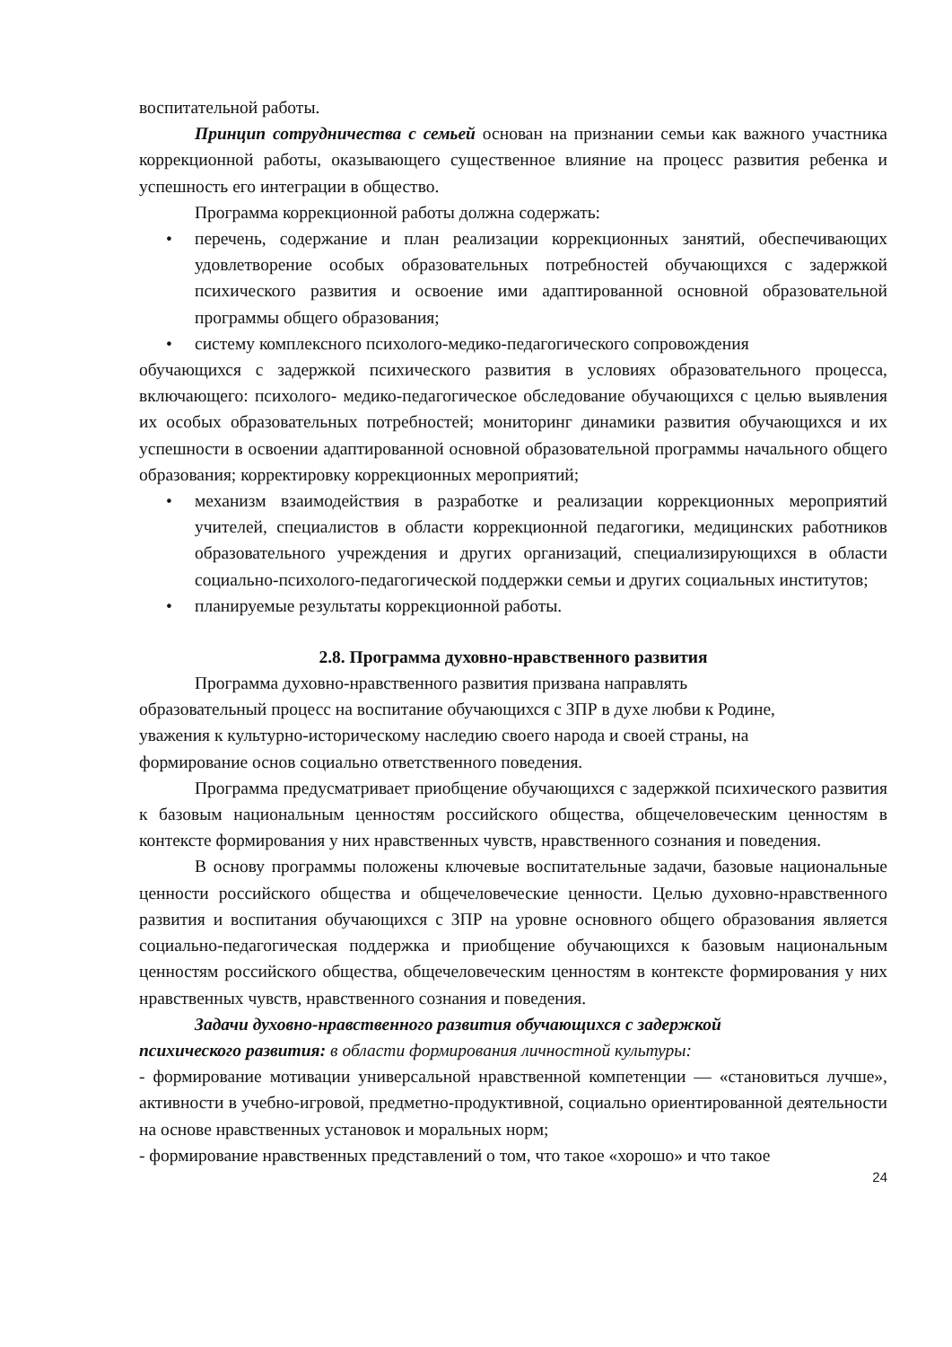воспитательной работы.
Принцип сотрудничества с семьей основан на признании семьи как важного участника коррекционной работы, оказывающего существенное влияние на процесс развития ребенка и успешность его интеграции в общество.
Программа коррекционной работы должна содержать:
• перечень, содержание и план реализации коррекционных занятий, обеспечивающих удовлетворение особых образовательных потребностей обучающихся с задержкой психического развития и освоение ими адаптированной основной образовательной программы общего образования;
• систему комплексного психолого-медико-педагогического сопровождения
обучающихся с задержкой психического развития в условиях образовательного процесса, включающего: психолого- медико-педагогическое обследование обучающихся с целью выявления их особых образовательных потребностей; мониторинг динамики развития обучающихся и их успешности в освоении адаптированной основной образовательной программы начального общего образования; корректировку коррекционных мероприятий;
• механизм взаимодействия в разработке и реализации коррекционных мероприятий учителей, специалистов в области коррекционной педагогики, медицинских работников образовательного учреждения и других организаций, специализирующихся в области социально-психолого-педагогической поддержки семьи и других социальных институтов;
• планируемые результаты коррекционной работы.
2.8. Программа духовно-нравственного развития
Программа духовно-нравственного развития призвана направлять
образовательный процесс на воспитание обучающихся с ЗПР в духе любви к Родине,
уважения к культурно-историческому наследию своего народа и своей страны, на
формирование основ социально ответственного поведения.
Программа предусматривает приобщение обучающихся с задержкой психического развития к базовым национальным ценностям российского общества, общечеловеческим ценностям в контексте формирования у них нравственных чувств, нравственного сознания и поведения.
В основу программы положены ключевые воспитательные задачи, базовые национальные ценности российского общества и общечеловеческие ценности. Целью духовно-нравственного развития и воспитания обучающихся с ЗПР на уровне основного общего образования является социально-педагогическая поддержка и приобщение обучающихся к базовым национальным ценностям российского общества, общечеловеческим ценностям в контексте формирования у них нравственных чувств, нравственного сознания и поведения.
Задачи духовно-нравственного развития обучающихся с задержкой
психического развития: в области формирования личностной культуры:
- формирование мотивации универсальной нравственной компетенции — «становиться лучше», активности в учебно-игровой, предметно-продуктивной, социально ориентированной деятельности на основе нравственных установок и моральных норм;
- формирование нравственных представлений о том, что такое «хорошо» и что такое
24